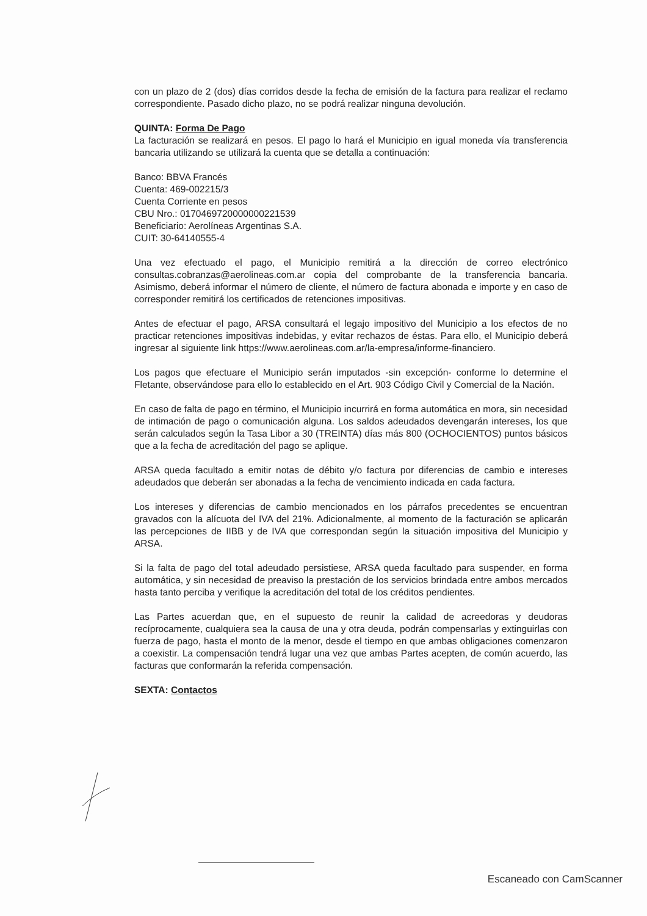con un plazo de 2 (dos) días corridos desde la fecha de emisión de la factura para realizar el reclamo correspondiente. Pasado dicho plazo, no se podrá realizar ninguna devolución.
QUINTA: Forma De Pago
La facturación se realizará en pesos. El pago lo hará el Municipio en igual moneda vía transferencia bancaria utilizando se utilizará la cuenta que se detalla a continuación:
Banco: BBVA Francés
Cuenta: 469-002215/3
Cuenta Corriente en pesos
CBU Nro.: 0170469720000000221539
Beneficiario: Aerolíneas Argentinas S.A.
CUIT: 30-64140555-4
Una vez efectuado el pago, el Municipio remitirá a la dirección de correo electrónico consultas.cobranzas@aerolineas.com.ar copia del comprobante de la transferencia bancaria. Asimismo, deberá informar el número de cliente, el número de factura abonada e importe y en caso de corresponder remitirá los certificados de retenciones impositivas.
Antes de efectuar el pago, ARSA consultará el legajo impositivo del Municipio a los efectos de no practicar retenciones impositivas indebidas, y evitar rechazos de éstas. Para ello, el Municipio deberá ingresar al siguiente link https://www.aerolineas.com.ar/la-empresa/informe-financiero.
Los pagos que efectuare el Municipio serán imputados -sin excepción- conforme lo determine el Fletante, observándose para ello lo establecido en el Art. 903 Código Civil y Comercial de la Nación.
En caso de falta de pago en término, el Municipio incurrirá en forma automática en mora, sin necesidad de intimación de pago o comunicación alguna. Los saldos adeudados devengarán intereses, los que serán calculados según la Tasa Libor a 30 (TREINTA) días más 800 (OCHOCIENTOS) puntos básicos que a la fecha de acreditación del pago se aplique.
ARSA queda facultado a emitir notas de débito y/o factura por diferencias de cambio e intereses adeudados que deberán ser abonadas a la fecha de vencimiento indicada en cada factura.
Los intereses y diferencias de cambio mencionados en los párrafos precedentes se encuentran gravados con la alícuota del IVA del 21%. Adicionalmente, al momento de la facturación se aplicarán las percepciones de IIBB y de IVA que correspondan según la situación impositiva del Municipio y ARSA.
Si la falta de pago del total adeudado persistiese, ARSA queda facultado para suspender, en forma automática, y sin necesidad de preaviso la prestación de los servicios brindada entre ambos mercados hasta tanto perciba y verifique la acreditación del total de los créditos pendientes.
Las Partes acuerdan que, en el supuesto de reunir la calidad de acreedoras y deudoras recíprocamente, cualquiera sea la causa de una y otra deuda, podrán compensarlas y extinguirlas con fuerza de pago, hasta el monto de la menor, desde el tiempo en que ambas obligaciones comenzaron a coexistir. La compensación tendrá lugar una vez que ambas Partes acepten, de común acuerdo, las facturas que conformarán la referida compensación.
SEXTA: Contactos
Escaneado con CamScanner